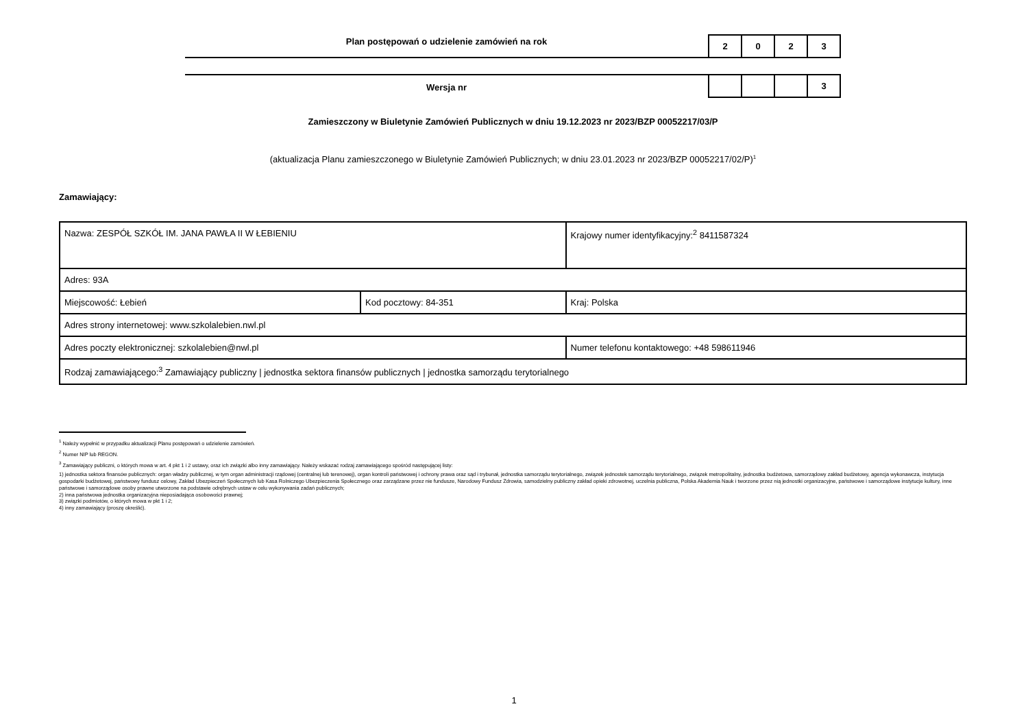Plan postępowań o udzielenie zamówień na rok
| 2 | 0 | 2 | 3 |
Wersja nr
| | | | 3 |
Zamieszczony w Biuletynie Zamówień Publicznych w dniu 19.12.2023 nr 2023/BZP 00052217/03/P
(aktualizacja Planu zamieszczonego w Biuletynie Zamówień Publicznych; w dniu 23.01.2023 nr 2023/BZP 00052217/02/P)<sup>1</sup>
Zamawiający:
| Nazwa: ZESPÓŁ SZKÓŁ IM. JANA PAWŁA II W ŁEBIENIU | | Krajowy numer identyfikacyjny:<sup>2</sup> 8411587324 | |
| Adres: 93A | | | |
| Miejscowość: Łebień | Kod pocztowy: 84-351 | | Kraj: Polska |
| Adres strony internetowej: www.szkolalebien.nwl.pl | | | |
| Adres poczty elektronicznej: szkolalebien@nwl.pl | | Numer telefonu kontaktowego: +48 598611946 | |
| Rodzaj zamawiającego:<sup>3</sup> Zamawiający publiczny / jednostka sektora finansów publicznych / jednostka samorządu terytorialnego | | | |
<sup>1</sup> Należy wypełnić w przypadku aktualizacji Planu postępowań o udzielenie zamówień.
<sup>2</sup> Numer NIP lub REGON.
<sup>3</sup> Zamawiający publiczni, o których mowa w art. 4 pkt 1 i 2 ustawy, oraz ich związki albo inny zamawiający. Należy wskazać rodzaj zamawiającego spośród następującej listy:
1) jednostka sektora finansów publicznych: organ władzy publicznej, w tym organ administracji rządowej (centralnej lub terenowej), organ kontroli państwowej i ochrony prawa oraz sąd i trybunał, jednostka samorządu terytorialnego, związek jednostek samorządu terytorialnego, związek metropolitalny, jednostka budżetowa, samorządowy zakład budżetowy, agencja wykonawcza, instytucja gospodarki budżetowej, państwowy fundusz celowy, Zakład Ubezpieczeń Społecznych lub Kasa Rolniczego Ubezpieczenia Społecznego oraz zarządzane przez nie fundusze, Narodowy Fundusz Zdrowia, samodzielny publiczny zakład opieki zdrowotnej, uczelnia publiczna, Polska Akademia Nauk i tworzone przez nią jednostki organizacyjne, państwowe i samorządowe instytucje kultury, inne państwowe i samorządowe osoby prawne utworzone na podstawie odrębnych ustaw w celu wykonywania zadań publicznych;
2) inna państwowa jednostka organizacyjna nieposiadająca osobowości prawnej;
3) związki podmiotów, o których mowa w pkt 1 i 2;
4) inny zamawiający (proszę określić).
1